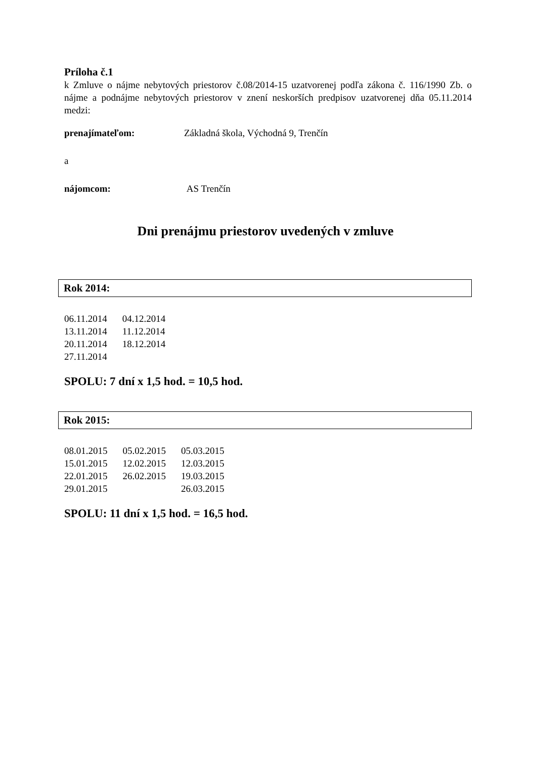Príloha č.1
k Zmluve o nájme nebytových priestorov č.08/2014-15 uzatvorenej podľa zákona č. 116/1990 Zb. o nájme a podnájme nebytových priestorov v znení neskorších predpisov uzatvorenej dňa 05.11.2014 medzi:
prenajímateľom: Základná škola, Východná 9, Trenčín
a
nájomcom: AS Trenčín
Dni prenájmu priestorov uvedených v zmluve
Rok 2014:
| 06.11.2014 | 04.12.2014 |
| 13.11.2014 | 11.12.2014 |
| 20.11.2014 | 18.12.2014 |
| 27.11.2014 | |
SPOLU: 7 dní x 1,5 hod. = 10,5 hod.
Rok 2015:
| 08.01.2015 | 05.02.2015 | 05.03.2015 |
| 15.01.2015 | 12.02.2015 | 12.03.2015 |
| 22.01.2015 | 26.02.2015 | 19.03.2015 |
| 29.01.2015 | | 26.03.2015 |
SPOLU: 11 dní x 1,5 hod. = 16,5 hod.